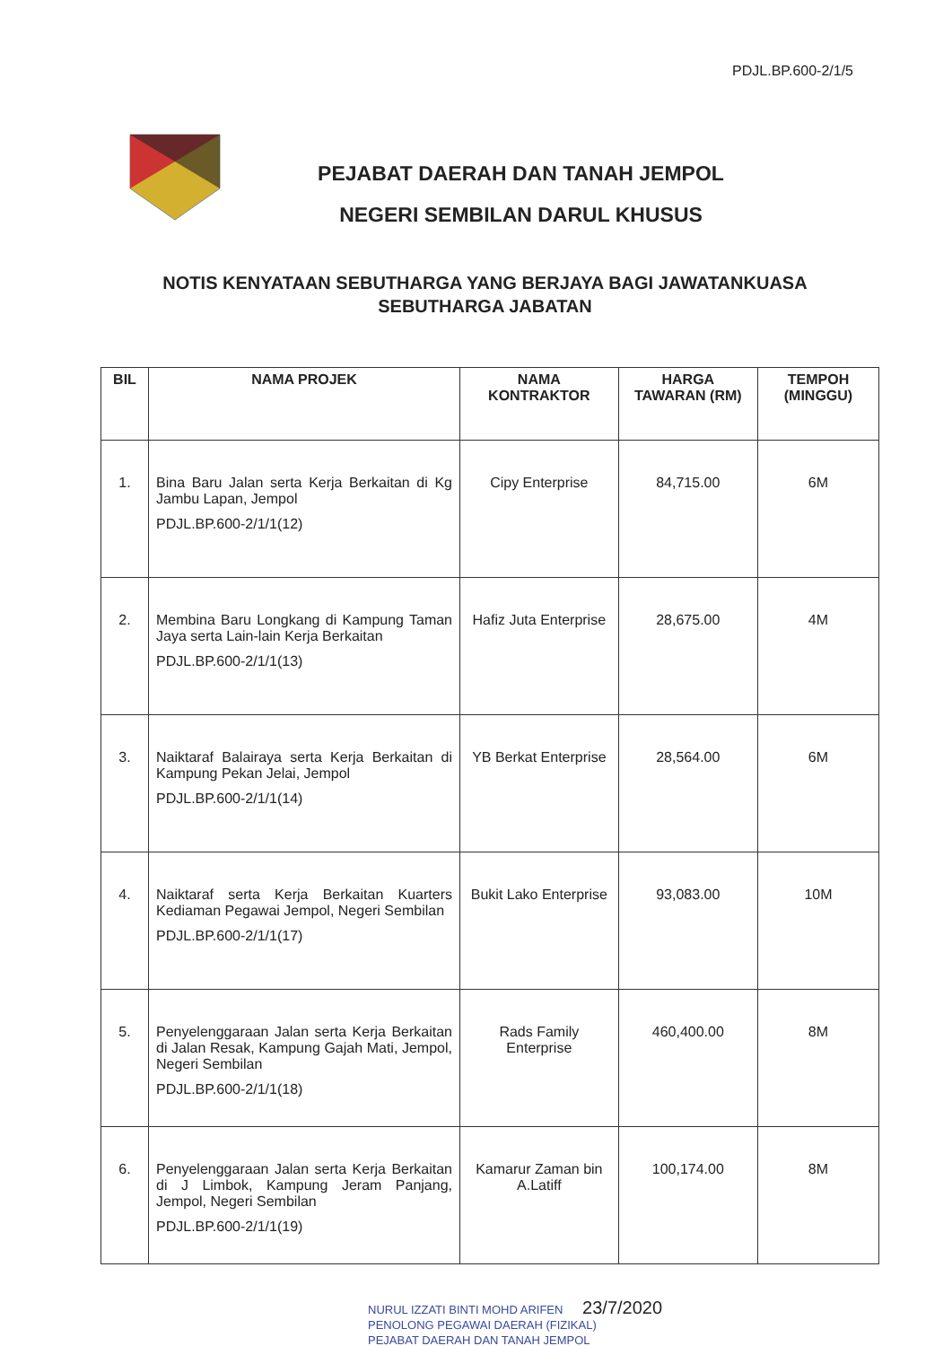PDJL.BP.600-2/1/5
PEJABAT DAERAH DAN TANAH JEMPOL
NEGERI SEMBILAN DARUL KHUSUS
NOTIS KENYATAAN SEBUTHARGA YANG BERJAYA BAGI JAWATANKUASA SEBUTHARGA JABATAN
| BIL | NAMA PROJEK | NAMA KONTRAKTOR | HARGA TAWARAN (RM) | TEMPOH (MINGGU) |
| --- | --- | --- | --- | --- |
| 1. | Bina Baru Jalan serta Kerja Berkaitan di Kg Jambu Lapan, Jempol PDJL.BP.600-2/1/1(12) | Cipy Enterprise | 84,715.00 | 6M |
| 2. | Membina Baru Longkang di Kampung Taman Jaya serta Lain-lain Kerja Berkaitan PDJL.BP.600-2/1/1(13) | Hafiz Juta Enterprise | 28,675.00 | 4M |
| 3. | Naiktaraf Balairaya serta Kerja Berkaitan di Kampung Pekan Jelai, Jempol PDJL.BP.600-2/1/1(14) | YB Berkat Enterprise | 28,564.00 | 6M |
| 4. | Naiktaraf serta Kerja Berkaitan Kuarters Kediaman Pegawai Jempol, Negeri Sembilan PDJL.BP.600-2/1/1(17) | Bukit Lako Enterprise | 93,083.00 | 10M |
| 5. | Penyelenggaraan Jalan serta Kerja Berkaitan di Jalan Resak, Kampung Gajah Mati, Jempol, Negeri Sembilan PDJL.BP.600-2/1/1(18) | Rads Family Enterprise | 460,400.00 | 8M |
| 6. | Penyelenggaraan Jalan serta Kerja Berkaitan di J Limbok, Kampung Jeram Panjang, Jempol, Negeri Sembilan PDJL.BP.600-2/1/1(19) | Kamarur Zaman bin A.Latiff | 100,174.00 | 8M |
NURUL IZZATI BINTI MOHD ARIFEN 23/7/2020
PENOLONG PEGAWAI DAERAH (FIZIKAL)
PEJABAT DAERAH DAN TANAH JEMPOL